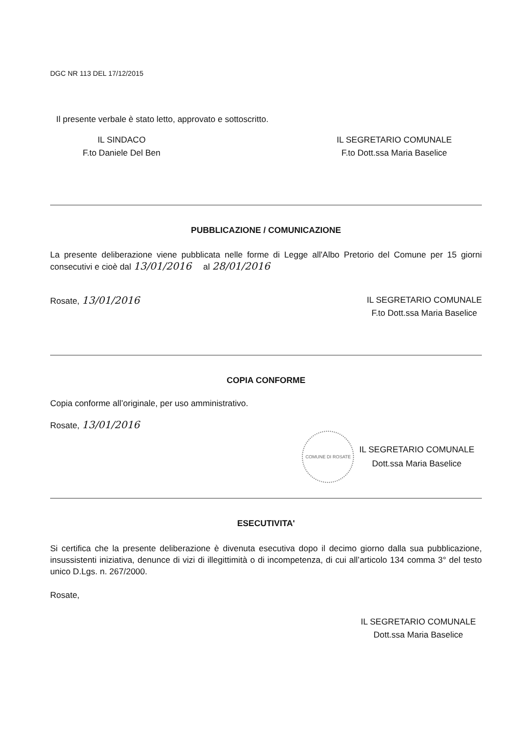DGC NR 113 DEL 17/12/2015
Il presente verbale è stato letto, approvato e sottoscritto.
IL SINDACO
F.to Daniele Del Ben
IL SEGRETARIO COMUNALE
F.to Dott.ssa Maria Baselice
PUBBLICAZIONE / COMUNICAZIONE
La presente deliberazione viene pubblicata nelle forme di Legge all'Albo Pretorio del Comune per 15 giorni consecutivi e cioè dal 13/01/2016 al 28/01/2016
Rosate, 13/01/2016
IL SEGRETARIO COMUNALE
F.to Dott.ssa Maria Baselice
COPIA CONFORME
Copia conforme all’originale, per uso amministrativo.
Rosate, 13/01/2016
COMUNE DI ROSATE
IL SEGRETARIO COMUNALE
Dott.ssa Maria Baselice
ESECUTIVITA'
Si certifica che la presente deliberazione è divenuta esecutiva dopo il decimo giorno dalla sua pubblicazione, insussistenti iniziativa, denunce di vizi di illegittimità o di incompetenza, di cui all’articolo 134 comma 3° del testo unico D.Lgs. n. 267/2000.
Rosate,
IL SEGRETARIO COMUNALE
Dott.ssa Maria Baselice